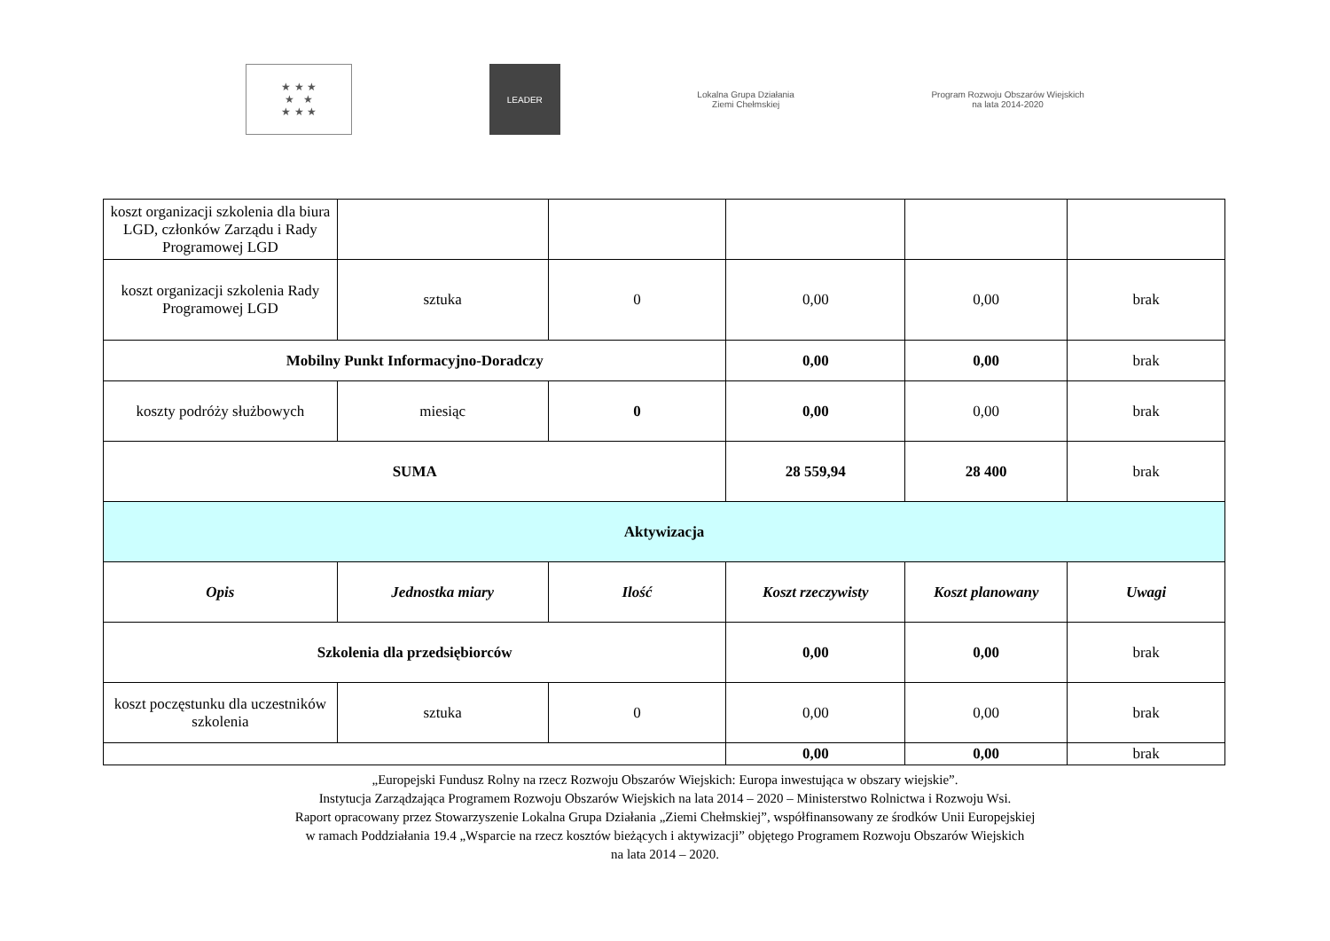★ ★ ★
★ ★
★ ★ ★
LEADER
Lokalna Grupa Działania
Ziemi Chełmskiej
Program Rozwoju Obszarów Wiejskich
na lata 2014-2020
| koszt organizacji szkolenia dla biura LGD, członków Zarządu i Rady Programowej LGD | | | | | |
| koszt organizacji szkolenia Rady Programowej LGD | sztuka | 0 | 0,00 | 0,00 | brak |
| Mobilny Punkt Informacyjno-Doradczy | | | 0,00 | 0,00 | brak |
| koszty podróży służbowych | miesiąc | 0 | 0,00 | 0,00 | brak |
| SUMA | | | 28 559,94 | 28 400 | brak |
| Aktywizacja | | | | | |
| Opis | Jednostka miary | Ilość | Koszt rzeczywisty | Koszt planowany | Uwagi |
| Szkolenia dla przedsiębiorców | | | 0,00 | 0,00 | brak |
| koszt poczęstunku dla uczestników szkolenia | sztuka | 0 | 0,00 | 0,00 | brak |
| | | | 0,00 | 0,00 | brak |
„Europejski Fundusz Rolny na rzecz Rozwoju Obszarów Wiejskich: Europa inwestująca w obszary wiejskie”.
Instytucja Zarządzająca Programem Rozwoju Obszarów Wiejskich na lata 2014 – 2020 – Ministerstwo Rolnictwa i Rozwoju Wsi.
Raport opracowany przez Stowarzyszenie Lokalna Grupa Działania „Ziemi Chełmskiej”, współfinansowany ze środków Unii Europejskiej
w ramach Poddziałania 19.4 „Wsparcie na rzecz kosztów bieżących i aktywizacji” objętego Programem Rozwoju Obszarów Wiejskich
na lata 2014 – 2020.